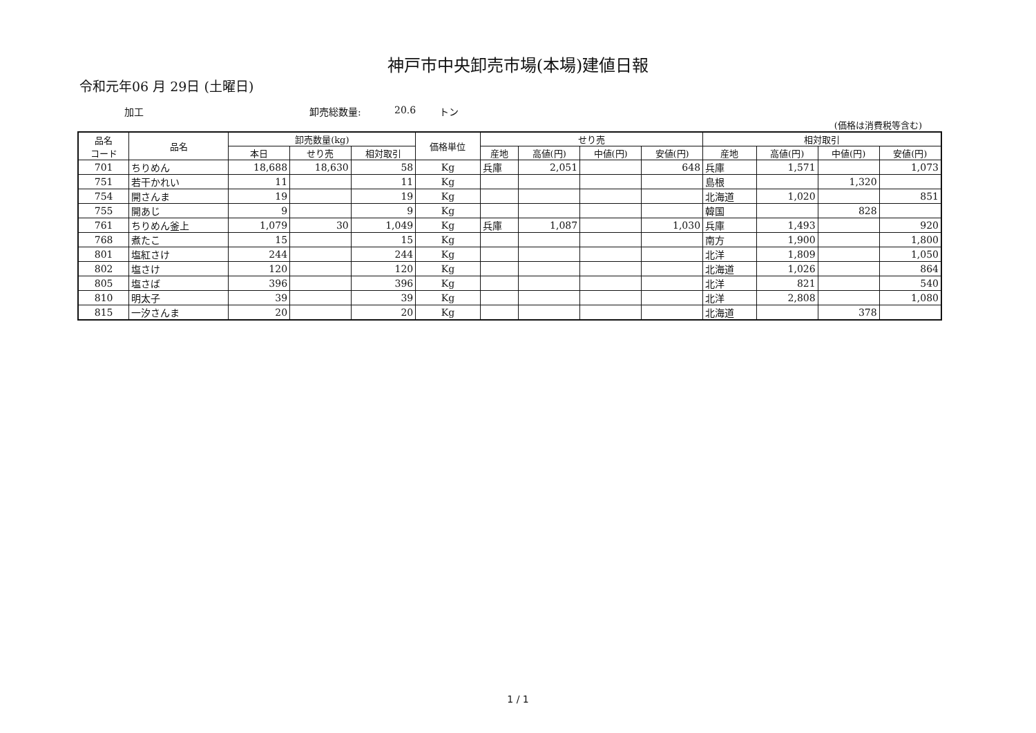神戸市中央卸売市場(本場)建値日報
令和元年06 月 29日 (土曜日)
加工 卸売総数量: 20.6 トン
(価格は消費税等含む)
| 品名 コード | 品名 | 卸売数量(kg) | | | 価格単位 | せり売 | | | | 相対取引 | | | |
| --- | --- | --- | --- | --- | --- | --- | --- | --- | --- | --- | --- | --- | --- |
| | | 本日 | せり売 | 相対取引 | | 産地 | 高値(円) | 中値(円) | 安値(円) | 産地 | 高値(円) | 中値(円) | 安値(円) |
| 701 | ちりめん | 18,688 | 18,630 | 58 | Kg | 兵庫 | 2,051 | | 648 | 兵庫 | 1,571 | | 1,073 |
| 751 | 若干かれい | 11 | | 11 | Kg | | | | | 島根 | | 1,320 | |
| 754 | 開さんま | 19 | | 19 | Kg | | | | | 北海道 | 1,020 | | 851 |
| 755 | 開あじ | 9 | | 9 | Kg | | | | | 韓国 | | 828 | |
| 761 | ちりめん釜上 | 1,079 | 30 | 1,049 | Kg | 兵庫 | 1,087 | | 1,030 | 兵庫 | 1,493 | | 920 |
| 768 | 煮たこ | 15 | | 15 | Kg | | | | | 南方 | 1,900 | | 1,800 |
| 801 | 塩紅さけ | 244 | | 244 | Kg | | | | | 北洋 | 1,809 | | 1,050 |
| 802 | 塩さけ | 120 | | 120 | Kg | | | | | 北海道 | 1,026 | | 864 |
| 805 | 塩さば | 396 | | 396 | Kg | | | | | 北洋 | 821 | | 540 |
| 810 | 明太子 | 39 | | 39 | Kg | | | | | 北洋 | 2,808 | | 1,080 |
| 815 | 一汐さんま | 20 | | 20 | Kg | | | | | 北海道 | | 378 | |
1 / 1